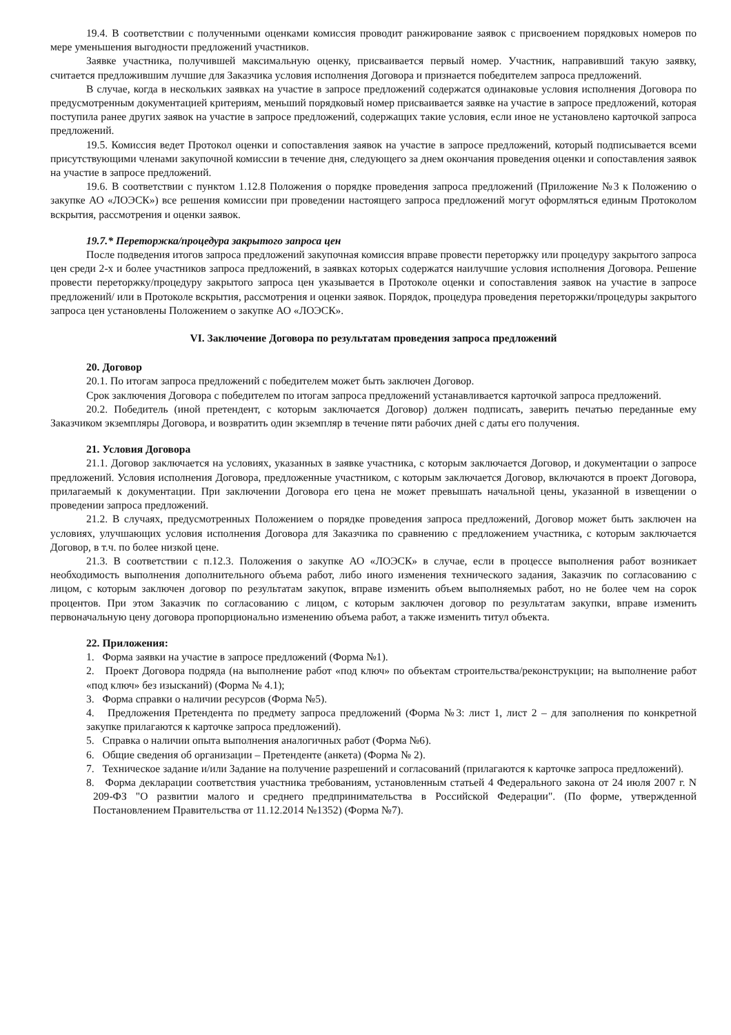19.4. В соответствии с полученными оценками комиссия проводит ранжирование заявок с присвоением порядковых номеров по мере уменьшения выгодности предложений участников.
Заявке участника, получившей максимальную оценку, присваивается первый номер. Участник, направивший такую заявку, считается предложившим лучшие для Заказчика условия исполнения Договора и признается победителем запроса предложений.
В случае, когда в нескольких заявках на участие в запросе предложений содержатся одинаковые условия исполнения Договора по предусмотренным документацией критериям, меньший порядковый номер присваивается заявке на участие в запросе предложений, которая поступила ранее других заявок на участие в запросе предложений, содержащих такие условия, если иное не установлено карточкой запроса предложений.
19.5. Комиссия ведет Протокол оценки и сопоставления заявок на участие в запросе предложений, который подписывается всеми присутствующими членами закупочной комиссии в течение дня, следующего за днем окончания проведения оценки и сопоставления заявок на участие в запросе предложений.
19.6. В соответствии с пунктом 1.12.8 Положения о порядке проведения запроса предложений (Приложение №3 к Положению о закупке АО «ЛОЭСК») все решения комиссии при проведении настоящего запроса предложений могут оформляться единым Протоколом вскрытия, рассмотрения и оценки заявок.
19.7.* Переторжка/процедура закрытого запроса цен
После подведения итогов запроса предложений закупочная комиссия вправе провести переторжку или процедуру закрытого запроса цен среди 2-х и более участников запроса предложений, в заявках которых содержатся наилучшие условия исполнения Договора. Решение провести переторжку/процедуру закрытого запроса цен указывается в Протоколе оценки и сопоставления заявок на участие в запросе предложений/ или в Протоколе вскрытия, рассмотрения и оценки заявок. Порядок, процедура проведения переторжки/процедуры закрытого запроса цен установлены Положением о закупке АО «ЛОЭСК».
VI. Заключение Договора по результатам проведения запроса предложений
20. Договор
20.1. По итогам запроса предложений с победителем может быть заключен Договор.
Срок заключения Договора с победителем по итогам запроса предложений устанавливается карточкой запроса предложений.
20.2. Победитель (иной претендент, с которым заключается Договор) должен подписать, заверить печатью переданные ему Заказчиком экземпляры Договора, и возвратить один экземпляр в течение пяти рабочих дней с даты его получения.
21. Условия Договора
21.1. Договор заключается на условиях, указанных в заявке участника, с которым заключается Договор, и документации о запросе предложений. Условия исполнения Договора, предложенные участником, с которым заключается Договор, включаются в проект Договора, прилагаемый к документации. При заключении Договора его цена не может превышать начальной цены, указанной в извещении о проведении запроса предложений.
21.2. В случаях, предусмотренных Положением о порядке проведения запроса предложений, Договор может быть заключен на условиях, улучшающих условия исполнения Договора для Заказчика по сравнению с предложением участника, с которым заключается Договор, в т.ч. по более низкой цене.
21.3. В соответствии с п.12.3. Положения о закупке АО «ЛОЭСК» в случае, если в процессе выполнения работ возникает необходимость выполнения дополнительного объема работ, либо иного изменения технического задания, Заказчик по согласованию с лицом, с которым заключен договор по результатам закупок, вправе изменить объем выполняемых работ, но не более чем на сорок процентов. При этом Заказчик по согласованию с лицом, с которым заключен договор по результатам закупки, вправе изменить первоначальную цену договора пропорционально изменению объема работ, а также изменить титул объекта.
22. Приложения:
1. Форма заявки на участие в запросе предложений (Форма №1).
2. Проект Договора подряда (на выполнение работ «под ключ» по объектам строительства/реконструкции; на выполнение работ «под ключ» без изысканий) (Форма № 4.1);
3. Форма справки о наличии ресурсов (Форма №5).
4. Предложения Претендента по предмету запроса предложений (Форма №3: лист 1, лист 2 – для заполнения по конкретной закупке прилагаются к карточке запроса предложений).
5. Справка о наличии опыта выполнения аналогичных работ (Форма №6).
6. Общие сведения об организации – Претенденте (анкета) (Форма № 2).
7. Техническое задание и/или Задание на получение разрешений и согласований (прилагаются к карточке запроса предложений).
8. Форма декларации соответствия участника требованиям, установленным статьей 4 Федерального закона от 24 июля 2007 г. N 209-ФЗ "О развитии малого и среднего предпринимательства в Российской Федерации". (По форме, утвержденной Постановлением Правительства от 11.12.2014 №1352) (Форма №7).